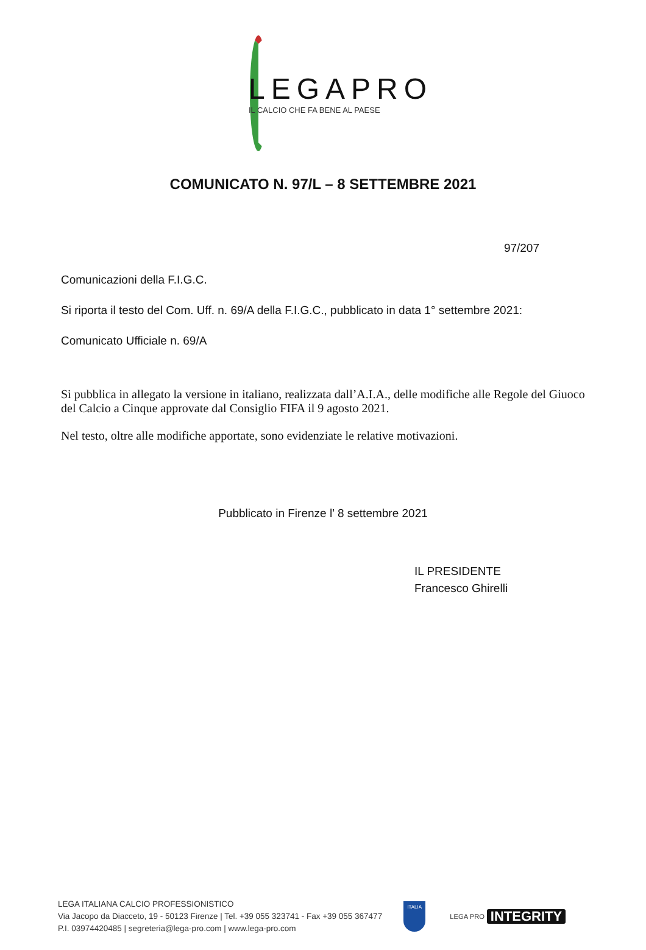LEGAPRO
IL CALCIO CHE FA BENE AL PAESE
COMUNICATO N. 97/L – 8 SETTEMBRE 2021
97/207
Comunicazioni della F.I.G.C.
Si riporta il testo del Com. Uff. n. 69/A della F.I.G.C., pubblicato in data 1° settembre 2021:
Comunicato Ufficiale n. 69/A
Si pubblica in allegato la versione in italiano, realizzata dall’A.I.A., delle modifiche alle Regole del Giuoco del Calcio a Cinque approvate dal Consiglio FIFA il 9 agosto 2021.
Nel testo, oltre alle modifiche apportate, sono evidenziate le relative motivazioni.
Pubblicato in Firenze l’ 8 settembre 2021
IL PRESIDENTE
Francesco Ghirelli
LEGA ITALIANA CALCIO PROFESSIONISTICO
Via Jacopo da Diacceto, 19 - 50123 Firenze | Tel. +39 055 323741 - Fax +39 055 367477
P.I. 03974420485 | segreteria@lega-pro.com | www.lega-pro.com
ITALIA
LEGA PRO INTEGRITY